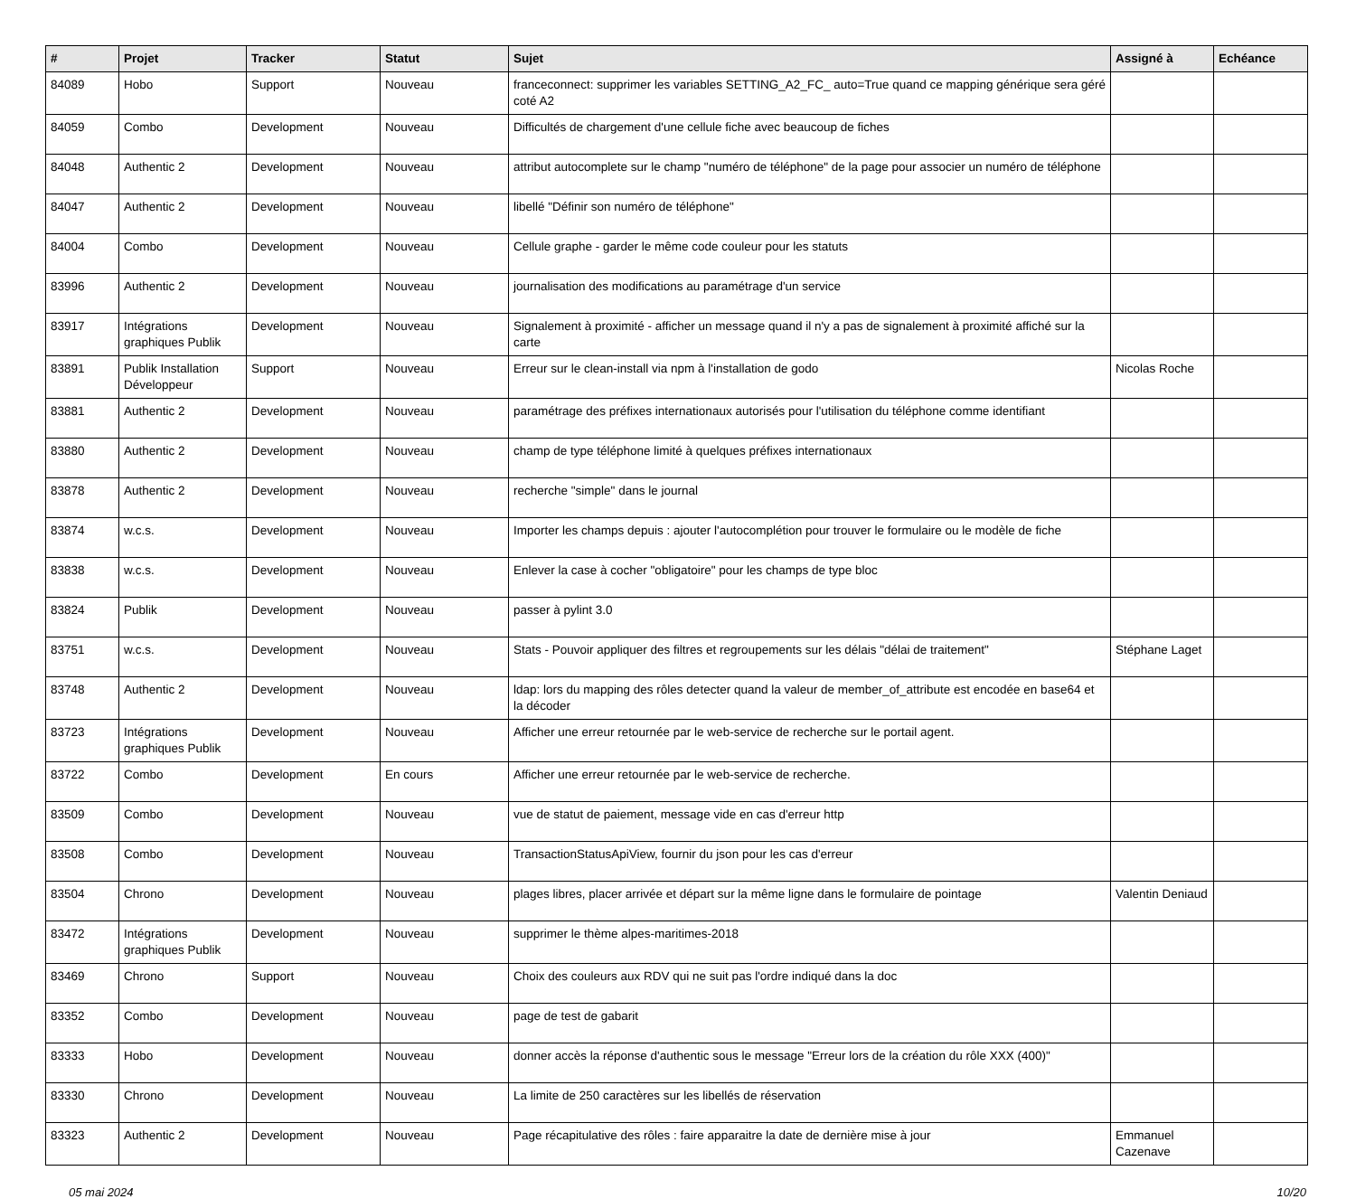| # | Projet | Tracker | Statut | Sujet | Assigné à | Echéance |
| --- | --- | --- | --- | --- | --- | --- |
| 84089 | Hobo | Support | Nouveau | franceconnect: supprimer les variables SETTING_A2_FC_ auto=True quand ce mapping générique sera géré coté A2 | | |
| 84059 | Combo | Development | Nouveau | Difficultés de chargement d'une cellule fiche avec beaucoup de fiches | | |
| 84048 | Authentic 2 | Development | Nouveau | attribut autocomplete sur le champ "numéro de téléphone" de la page pour associer un numéro de téléphone | | |
| 84047 | Authentic 2 | Development | Nouveau | libellé "Définir son numéro de téléphone" | | |
| 84004 | Combo | Development | Nouveau | Cellule graphe - garder le même code couleur pour les statuts | | |
| 83996 | Authentic 2 | Development | Nouveau | journalisation des modifications au paramétrage d'un service | | |
| 83917 | Intégrations graphiques Publik | Development | Nouveau | Signalement à proximité - afficher un message quand il n'y a pas de signalement à proximité affiché sur la carte | | |
| 83891 | Publik Installation Développeur | Support | Nouveau | Erreur sur le clean-install via npm à l'installation de godo | Nicolas Roche | |
| 83881 | Authentic 2 | Development | Nouveau | paramétrage des préfixes internationaux autorisés pour l'utilisation du téléphone comme identifiant | | |
| 83880 | Authentic 2 | Development | Nouveau | champ de type téléphone limité à quelques préfixes internationaux | | |
| 83878 | Authentic 2 | Development | Nouveau | recherche "simple" dans le journal | | |
| 83874 | w.c.s. | Development | Nouveau | Importer les champs depuis : ajouter l'autocomplétion pour trouver le formulaire ou le modèle de fiche | | |
| 83838 | w.c.s. | Development | Nouveau | Enlever la case à cocher "obligatoire" pour les champs de type bloc | | |
| 83824 | Publik | Development | Nouveau | passer à pylint 3.0 | | |
| 83751 | w.c.s. | Development | Nouveau | Stats - Pouvoir appliquer des filtres et regroupements sur les délais "délai de traitement" | Stéphane Laget | |
| 83748 | Authentic 2 | Development | Nouveau | ldap: lors du mapping des rôles detecter quand la valeur de member_of_attribute est encodée en base64 et la décoder | | |
| 83723 | Intégrations graphiques Publik | Development | Nouveau | Afficher une erreur retournée par le web-service de recherche sur le portail agent. | | |
| 83722 | Combo | Development | En cours | Afficher une erreur retournée par le web-service de recherche. | | |
| 83509 | Combo | Development | Nouveau | vue de statut de paiement, message vide en cas d'erreur http | | |
| 83508 | Combo | Development | Nouveau | TransactionStatusApiView, fournir du json pour les cas d'erreur | | |
| 83504 | Chrono | Development | Nouveau | plages libres, placer arrivée et départ sur la même ligne dans le formulaire de pointage | Valentin Deniaud | |
| 83472 | Intégrations graphiques Publik | Development | Nouveau | supprimer le thème alpes-maritimes-2018 | | |
| 83469 | Chrono | Support | Nouveau | Choix des couleurs aux RDV qui ne suit pas l'ordre indiqué dans la doc | | |
| 83352 | Combo | Development | Nouveau | page de test de gabarit | | |
| 83333 | Hobo | Development | Nouveau | donner accès la réponse d'authentic sous le message "Erreur lors de la création du rôle XXX (400)" | | |
| 83330 | Chrono | Development | Nouveau | La limite de 250 caractères sur les libellés de réservation | | |
| 83323 | Authentic 2 | Development | Nouveau | Page récapitulative des rôles : faire apparaitre la date de dernière mise à jour | Emmanuel Cazenave | |
05 mai 2024 10/20